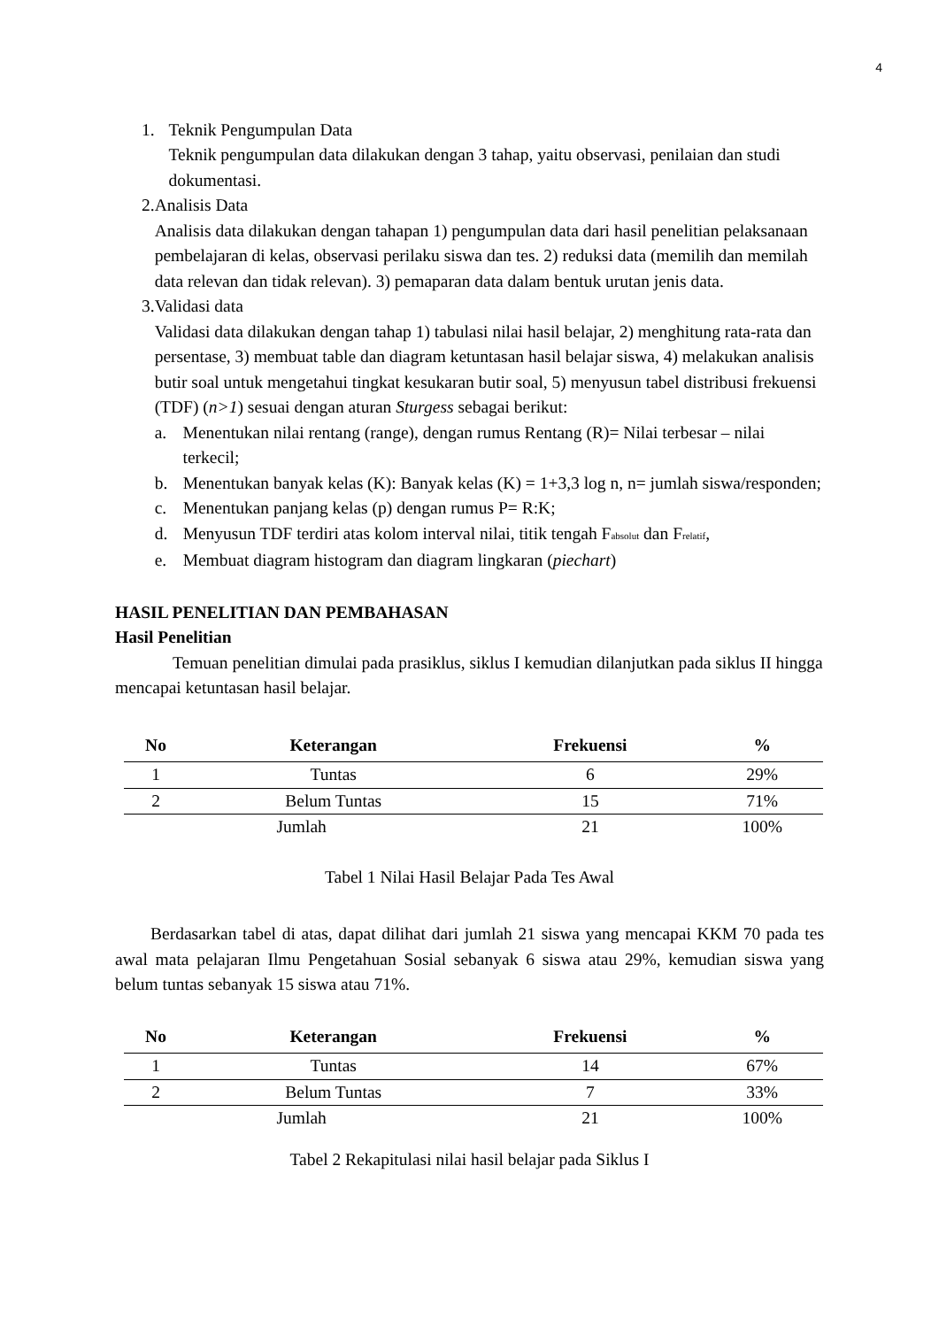4
1. Teknik Pengumpulan Data
Teknik pengumpulan data dilakukan dengan 3 tahap, yaitu observasi, penilaian dan studi dokumentasi.
2. Analisis Data
Analisis data dilakukan dengan tahapan 1) pengumpulan data dari hasil penelitian pelaksanaan pembelajaran di kelas, observasi perilaku siswa dan tes. 2) reduksi data (memilih dan memilah data relevan dan tidak relevan). 3) pemaparan data dalam bentuk urutan jenis data.
3. Validasi data
Validasi data dilakukan dengan tahap 1) tabulasi nilai hasil belajar, 2) menghitung rata-rata dan persentase, 3) membuat table dan diagram ketuntasan hasil belajar siswa, 4) melakukan analisis butir soal untuk mengetahui tingkat kesukaran butir soal, 5) menyusun tabel distribusi frekuensi (TDF) (n>1) sesuai dengan aturan Sturgess sebagai berikut:
a. Menentukan nilai rentang (range), dengan rumus Rentang (R)= Nilai terbesar – nilai terkecil;
b. Menentukan banyak kelas (K): Banyak kelas (K) = 1+3,3 log n, n= jumlah siswa/responden;
c. Menentukan panjang kelas (p) dengan rumus P= R:K;
d. Menyusun TDF terdiri atas kolom interval nilai, titik tengah F<sub>absolut</sub> dan F<sub>relatif</sub>,
e. Membuat diagram histogram dan diagram lingkaran (piechart)
HASIL PENELITIAN DAN PEMBAHASAN
Hasil Penelitian
Temuan penelitian dimulai pada prasiklus, siklus I kemudian dilanjutkan pada siklus II hingga mencapai ketuntasan hasil belajar.
| No | Keterangan | Frekuensi | % |
| --- | --- | --- | --- |
| 1 | Tuntas | 6 | 29% |
| 2 | Belum Tuntas | 15 | 71% |
| Jumlah | | 21 | 100% |
Tabel 1 Nilai Hasil Belajar Pada Tes Awal
Berdasarkan tabel di atas, dapat dilihat dari jumlah 21 siswa yang mencapai KKM 70 pada tes awal mata pelajaran Ilmu Pengetahuan Sosial sebanyak 6 siswa atau 29%, kemudian siswa yang belum tuntas sebanyak 15 siswa atau 71%.
| No | Keterangan | Frekuensi | % |
| --- | --- | --- | --- |
| 1 | Tuntas | 14 | 67% |
| 2 | Belum Tuntas | 7 | 33% |
| Jumlah | | 21 | 100% |
Tabel 2 Rekapitulasi nilai hasil belajar pada Siklus I